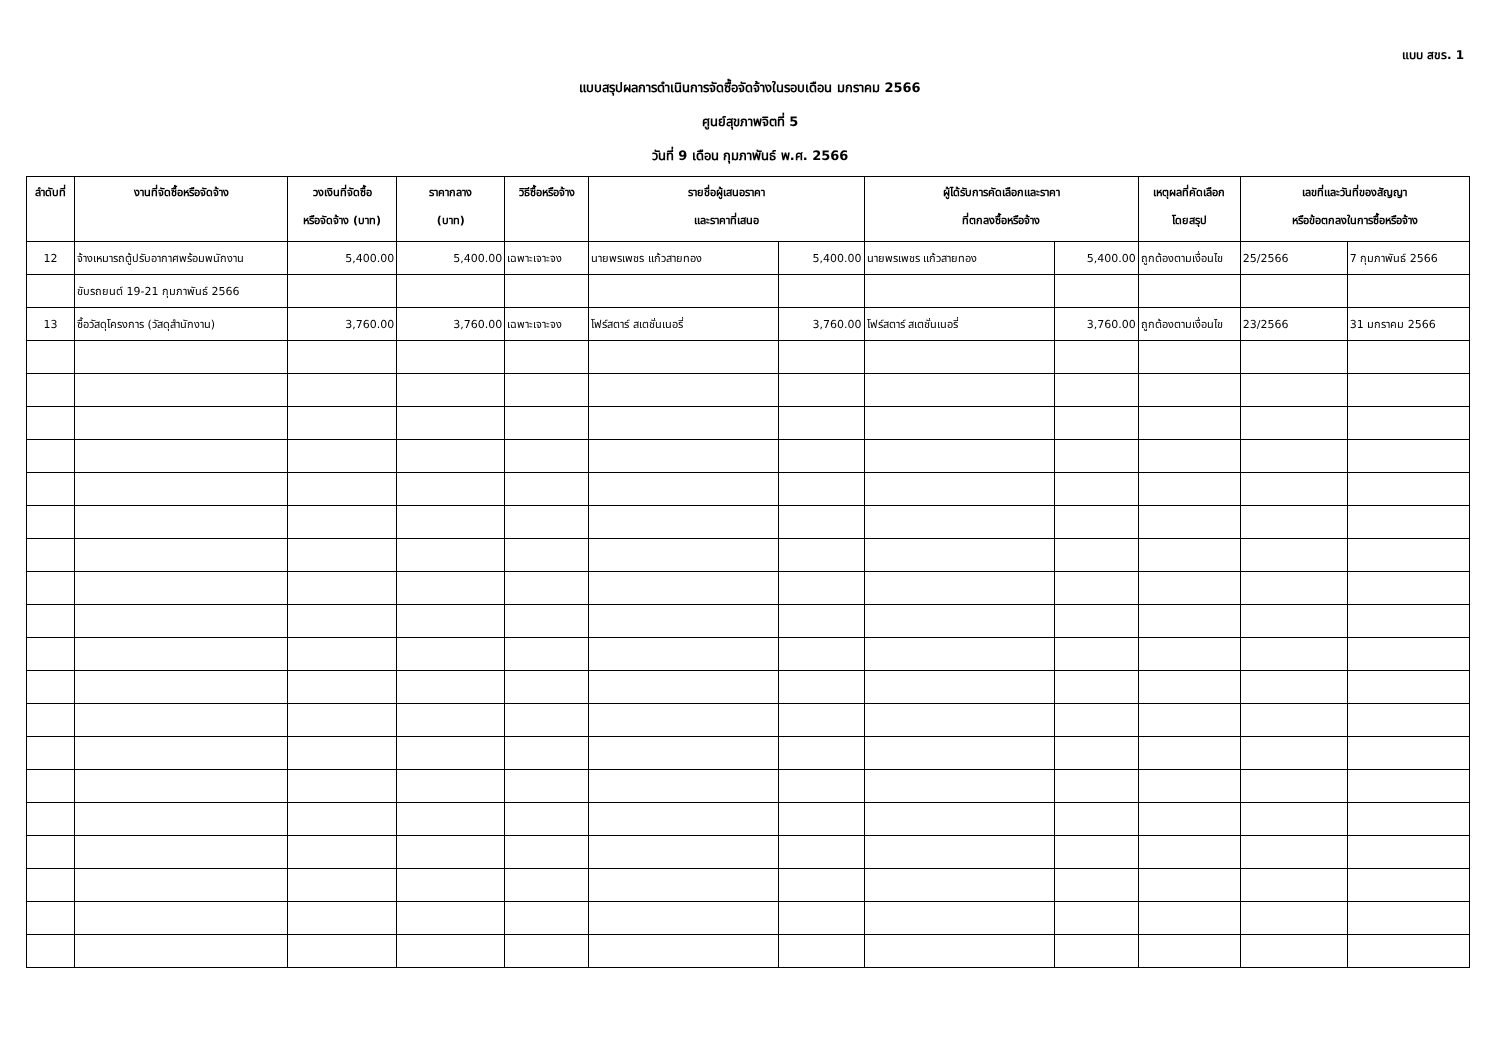แบบ สขร. 1
แบบสรุปผลการดำเนินการจัดซื้อจัดจ้างในรอบเดือน มกราคม 2566
ศูนย์สุขภาพจิตที่ 5
วันที่ 9 เดือน กุมภาพันธ์ พ.ศ. 2566
| ลำดับที่ | งานที่จัดซื้อหรือจัดจ้าง | วงเงินที่จัดซื้อ หรือจัดจ้าง (บาท) | ราคากลาง (บาท) | วิธีซื้อหรือจ้าง | รายชื่อผู้เสนอราคา และราคาที่เสนอ | | ผู้ได้รับการคัดเลือกและราคา ที่ตกลงซื้อหรือจ้าง | | เหตุผลที่คัดเลือก โดยสรุป | เลขที่และวันที่ของสัญญา หรือข้อตกลงในการซื้อหรือจ้าง | |
| --- | --- | --- | --- | --- | --- | --- | --- | --- | --- | --- | --- |
| 12 | จ้างเหมารถตู้ปรับอากาศพร้อมพนักงาน | 5,400.00 | 5,400.00 | เฉพาะเจาะจง | นายพรเพชร แก้วสายทอง | 5,400.00 | นายพรเพชร แก้วสายทอง | 5,400.00 | ถูกต้องตามเงื่อนไข | 25/2566 | 7 กุมภาพันธ์ 2566 |
| | ขับรถยนต์ 19-21 กุมภาพันธ์ 2566 | | | | | | | | | | |
| 13 | ซื้อวัสดุโครงการ (วัสดุสำนักงาน) | 3,760.00 | 3,760.00 | เฉพาะเจาะจง | โฟร์สตาร์ สเตชั่นเนอรี่ | 3,760.00 | โฟร์สตาร์ สเตชั่นเนอรี่ | 3,760.00 | ถูกต้องตามเงื่อนไข | 23/2566 | 31 มกราคม 2566 |